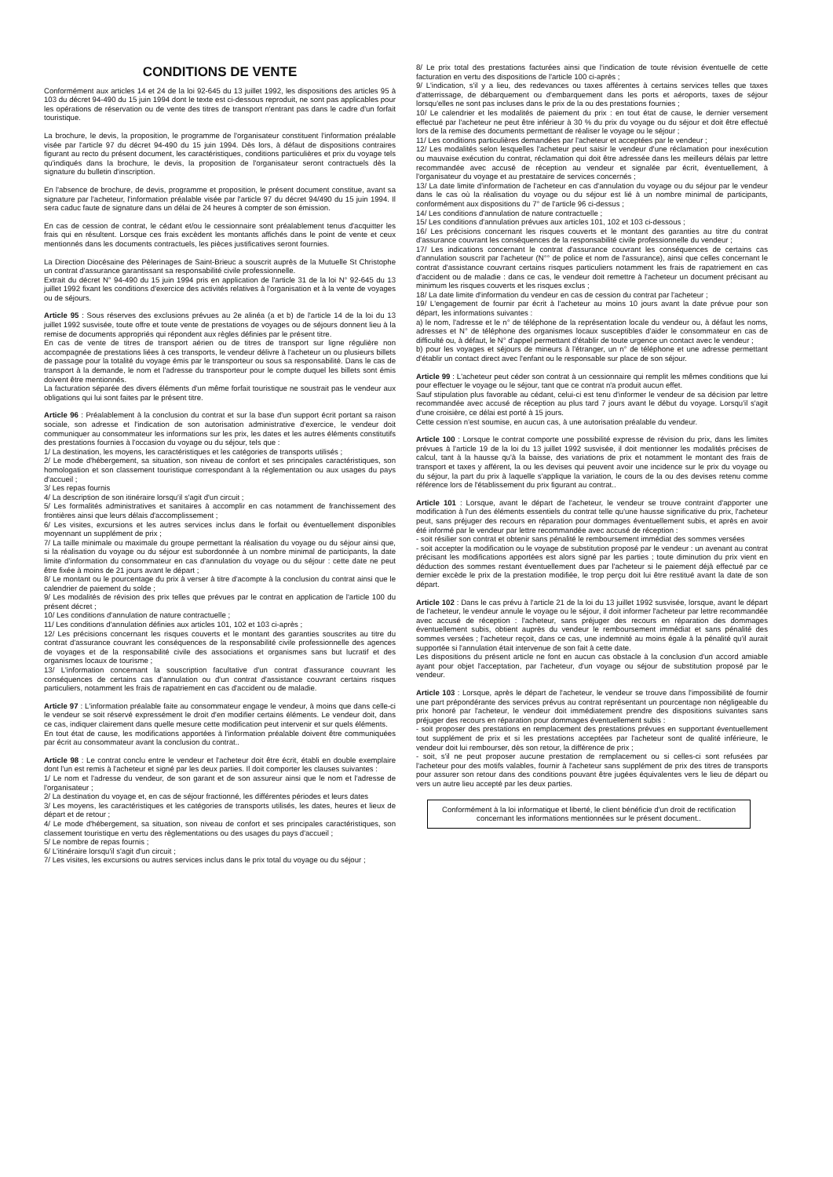CONDITIONS DE VENTE
Conformément aux articles 14 et 24 de la loi 92-645 du 13 juillet 1992, les dispositions des articles 95 à 103 du décret 94-490 du 15 juin 1994 dont le texte est ci-dessous reproduit, ne sont pas applicables pour les opérations de réservation ou de vente des titres de transport n'entrant pas dans le cadre d'un forfait touristique.
La brochure, le devis, la proposition, le programme de l'organisateur constituent l'information préalable visée par l'article 97 du décret 94-490 du 15 juin 1994. Dès lors, à défaut de dispositions contraires figurant au recto du présent document, les caractéristiques, conditions particulières et prix du voyage tels qu'indiqués dans la brochure, le devis, la proposition de l'organisateur seront contractuels dès la signature du bulletin d'inscription.
En l'absence de brochure, de devis, programme et proposition, le présent document constitue, avant sa signature par l'acheteur, l'information préalable visée par l'article 97 du décret 94/490 du 15 juin 1994. Il sera caduc faute de signature dans un délai de 24 heures à compter de son émission.
En cas de cession de contrat, le cédant et/ou le cessionnaire sont préalablement tenus d'acquitter les frais qui en résultent. Lorsque ces frais excèdent les montants affichés dans le point de vente et ceux mentionnés dans les documents contractuels, les pièces justificatives seront fournies.
La Direction Diocésaine des Pèlerinages de Saint-Brieuc a souscrit auprès de la Mutuelle St Christophe un contrat d'assurance garantissant sa responsabilité civile professionnelle.
Extrait du décret N° 94-490 du 15 juin 1994 pris en application de l'article 31 de la loi N° 92-645 du 13 juillet 1992 fixant les conditions d'exercice des activités relatives à l'organisation et à la vente de voyages ou de séjours.
Article 95 : Sous réserves des exclusions prévues au 2e alinéa (a et b) de l'article 14 de la loi du 13 juillet 1992 susvisée, toute offre et toute vente de prestations de voyages ou de séjours donnent lieu à la remise de documents appropriés qui répondent aux règles définies par le présent titre.
En cas de vente de titres de transport aérien ou de titres de transport sur ligne régulière non accompagnée de prestations liées à ces transports, le vendeur délivre à l'acheteur un ou plusieurs billets de passage pour la totalité du voyage émis par le transporteur ou sous sa responsabilité. Dans le cas de transport à la demande, le nom et l'adresse du transporteur pour le compte duquel les billets sont émis doivent être mentionnés.
La facturation séparée des divers éléments d'un même forfait touristique ne soustrait pas le vendeur aux obligations qui lui sont faites par le présent titre.
Article 96 : Préalablement à la conclusion du contrat et sur la base d'un support écrit portant sa raison sociale, son adresse et l'indication de son autorisation administrative d'exercice, le vendeur doit communiquer au consommateur les informations sur les prix, les dates et les autres éléments constitutifs des prestations fournies à l'occasion du voyage ou du séjour, tels que :
1/ La destination, les moyens, les caractéristiques et les catégories de transports utilisés ;
2/ Le mode d'hébergement, sa situation, son niveau de confort et ses principales caractéristiques, son homologation et son classement touristique correspondant à la réglementation ou aux usages du pays d'accueil ;
3/ Les repas fournis
4/ La description de son itinéraire lorsqu'il s'agit d'un circuit ;
5/ Les formalités administratives et sanitaires à accomplir en cas notamment de franchissement des frontières ainsi que leurs délais d'accomplissement ;
6/ Les visites, excursions et les autres services inclus dans le forfait ou éventuellement disponibles moyennant un supplément de prix ;
7/ La taille minimale ou maximale du groupe permettant la réalisation du voyage ou du séjour ainsi que, si la réalisation du voyage ou du séjour est subordonnée à un nombre minimal de participants, la date limite d'information du consommateur en cas d'annulation du voyage ou du séjour : cette date ne peut être fixée à moins de 21 jours avant le départ ;
8/ Le montant ou le pourcentage du prix à verser à titre d'acompte à la conclusion du contrat ainsi que le calendrier de paiement du solde ;
9/ Les modalités de révision des prix telles que prévues par le contrat en application de l'article 100 du présent décret ;
10/ Les conditions d'annulation de nature contractuelle ;
11/ Les conditions d'annulation définies aux articles 101, 102 et 103 ci-après ;
12/ Les précisions concernant les risques couverts et le montant des garanties souscrites au titre du contrat d'assurance couvrant les conséquences de la responsabilité civile professionnelle des agences de voyages et de la responsabilité civile des associations et organismes sans but lucratif et des organismes locaux de tourisme ;
13/ L'information concernant la souscription facultative d'un contrat d'assurance couvrant les conséquences de certains cas d'annulation ou d'un contrat d'assistance couvrant certains risques particuliers, notamment les frais de rapatriement en cas d'accident ou de maladie.
Article 97 : L'information préalable faite au consommateur engage le vendeur, à moins que dans celle-ci le vendeur se soit réservé expressément le droit d'en modifier certains éléments. Le vendeur doit, dans ce cas, indiquer clairement dans quelle mesure cette modification peut intervenir et sur quels éléments.
En tout état de cause, les modifications apportées à l'information préalable doivent être communiquées par écrit au consommateur avant la conclusion du contrat..
Article 98 : Le contrat conclu entre le vendeur et l'acheteur doit être écrit, établi en double exemplaire dont l'un est remis à l'acheteur et signé par les deux parties. Il doit comporter les clauses suivantes :
1/ Le nom et l'adresse du vendeur, de son garant et de son assureur ainsi que le nom et l'adresse de l'organisateur ;
2/ La destination du voyage et, en cas de séjour fractionné, les différentes périodes et leurs dates
3/ Les moyens, les caractéristiques et les catégories de transports utilisés, les dates, heures et lieux de départ et de retour ;
4/ Le mode d'hébergement, sa situation, son niveau de confort et ses principales caractéristiques, son classement touristique en vertu des règlementations ou des usages du pays d'accueil ;
5/ Le nombre de repas fournis ;
6/ L'itinéraire lorsqu'il s'agit d'un circuit ;
7/ Les visites, les excursions ou autres services inclus dans le prix total du voyage ou du séjour ;
8/ Le prix total des prestations facturées ainsi que l'indication de toute révision éventuelle de cette facturation en vertu des dispositions de l'article 100 ci-après ;
9/ L'indication, s'il y a lieu, des redevances ou taxes afférentes à certains services telles que taxes d'atterrissage, de débarquement ou d'embarquement dans les ports et aéroports, taxes de séjour lorsqu'elles ne sont pas incluses dans le prix de la ou des prestations fournies ;
10/ Le calendrier et les modalités de paiement du prix : en tout état de cause, le dernier versement effectué par l'acheteur ne peut être inférieur à 30 % du prix du voyage ou du séjour et doit être effectué lors de la remise des documents permettant de réaliser le voyage ou le séjour ;
11/ Les conditions particulières demandées par l'acheteur et acceptées par le vendeur ;
12/ Les modalités selon lesquelles l'acheteur peut saisir le vendeur d'une réclamation pour inexécution ou mauvaise exécution du contrat, réclamation qui doit être adressée dans les meilleurs délais par lettre recommandée avec accusé de réception au vendeur et signalée par écrit, éventuellement, à l'organisateur du voyage et au prestataire de services concernés ;
13/ La date limite d'information de l'acheteur en cas d'annulation du voyage ou du séjour par le vendeur dans le cas où la réalisation du voyage ou du séjour est lié à un nombre minimal de participants, conformément aux dispositions du 7° de l'article 96 ci-dessus ;
14/ Les conditions d'annulation de nature contractuelle ;
15/ Les conditions d'annulation prévues aux articles 101, 102 et 103 ci-dessous ;
16/ Les précisions concernant les risques couverts et le montant des garanties au titre du contrat d'assurance couvrant les conséquences de la responsabilité civile professionnelle du vendeur ;
17/ Les indications concernant le contrat d'assurance couvrant les conséquences de certains cas d'annulation souscrit par l'acheteur (N°° de police et nom de l'assurance), ainsi que celles concernant le contrat d'assistance couvrant certains risques particuliers notamment les frais de rapatriement en cas d'accident ou de maladie : dans ce cas, le vendeur doit remettre à l'acheteur un document précisant au minimum les risques couverts et les risques exclus ;
18/ La date limite d'information du vendeur en cas de cession du contrat par l'acheteur ;
19/ L'engagement de fournir par écrit à l'acheteur au moins 10 jours avant la date prévue pour son départ, les informations suivantes :
a) le nom, l'adresse et le n° de téléphone de la représentation locale du vendeur ou, à défaut les noms, adresses et N° de téléphone des organismes locaux susceptibles d'aider le consommateur en cas de difficulté ou, à défaut, le N° d'appel permettant d'établir de toute urgence un contact avec le vendeur ;
b) pour les voyages et séjours de mineurs à l'étranger, un n° de téléphone et une adresse permettant d'établir un contact direct avec l'enfant ou le responsable sur place de son séjour.
Article 99 : L'acheteur peut céder son contrat à un cessionnaire qui remplit les mêmes conditions que lui pour effectuer le voyage ou le séjour, tant que ce contrat n'a produit aucun effet.
Sauf stipulation plus favorable au cédant, celui-ci est tenu d'informer le vendeur de sa décision par lettre recommandée avec accusé de réception au plus tard 7 jours avant le début du voyage. Lorsqu'il s'agit d'une croisière, ce délai est porté à 15 jours.
Cette cession n'est soumise, en aucun cas, à une autorisation préalable du vendeur.
Article 100 : Lorsque le contrat comporte une possibilité expresse de révision du prix, dans les limites prévues à l'article 19 de la loi du 13 juillet 1992 susvisée, il doit mentionner les modalités précises de calcul, tant à la hausse qu'à la baisse, des variations de prix et notamment le montant des frais de transport et taxes y afférent, la ou les devises qui peuvent avoir une incidence sur le prix du voyage ou du séjour, la part du prix à laquelle s'applique la variation, le cours de la ou des devises retenu comme référence lors de l'établissement du prix figurant au contrat..
Article 101 : Lorsque, avant le départ de l'acheteur, le vendeur se trouve contraint d'apporter une modification à l'un des éléments essentiels du contrat telle qu'une hausse significative du prix, l'acheteur peut, sans préjuger des recours en réparation pour dommages éventuellement subis, et après en avoir été informé par le vendeur par lettre recommandée avec accusé de réception :
- soit résilier son contrat et obtenir sans pénalité le remboursement immédiat des sommes versées
- soit accepter la modification ou le voyage de substitution proposé par le vendeur : un avenant au contrat précisant les modifications apportées est alors signé par les parties ; toute diminution du prix vient en déduction des sommes restant éventuellement dues par l'acheteur si le paiement déjà effectué par ce dernier excède le prix de la prestation modifiée, le trop perçu doit lui être restitué avant la date de son départ.
Article 102 : Dans le cas prévu à l'article 21 de la loi du 13 juillet 1992 susvisée, lorsque, avant le départ de l'acheteur, le vendeur annule le voyage ou le séjour, il doit informer l'acheteur par lettre recommandée avec accusé de réception : l'acheteur, sans préjuger des recours en réparation des dommages éventuellement subis, obtient auprès du vendeur le remboursement immédiat et sans pénalité des sommes versées ; l'acheteur reçoit, dans ce cas, une indemnité au moins égale à la pénalité qu'il aurait supportée si l'annulation était intervenue de son fait à cette date.
Les dispositions du présent article ne font en aucun cas obstacle à la conclusion d'un accord amiable ayant pour objet l'acceptation, par l'acheteur, d'un voyage ou séjour de substitution proposé par le vendeur.
Article 103 : Lorsque, après le départ de l'acheteur, le vendeur se trouve dans l'impossibilité de fournir une part prépondérante des services prévus au contrat représentant un pourcentage non négligeable du prix honoré par l'acheteur, le vendeur doit immédiatement prendre des dispositions suivantes sans préjuger des recours en réparation pour dommages éventuellement subis :
- soit proposer des prestations en remplacement des prestations prévues en supportant éventuellement tout supplément de prix et si les prestations acceptées par l'acheteur sont de qualité inférieure, le vendeur doit lui rembourser, dès son retour, la différence de prix ;
- soit, s'il ne peut proposer aucune prestation de remplacement ou si celles-ci sont refusées par l'acheteur pour des motifs valables, fournir à l'acheteur sans supplément de prix des titres de transports pour assurer son retour dans des conditions pouvant être jugées équivalentes vers le lieu de départ ou vers un autre lieu accepté par les deux parties.
Conformément à la loi informatique et liberté, le client bénéficie d'un droit de rectification concernant les informations mentionnées sur le présent document..